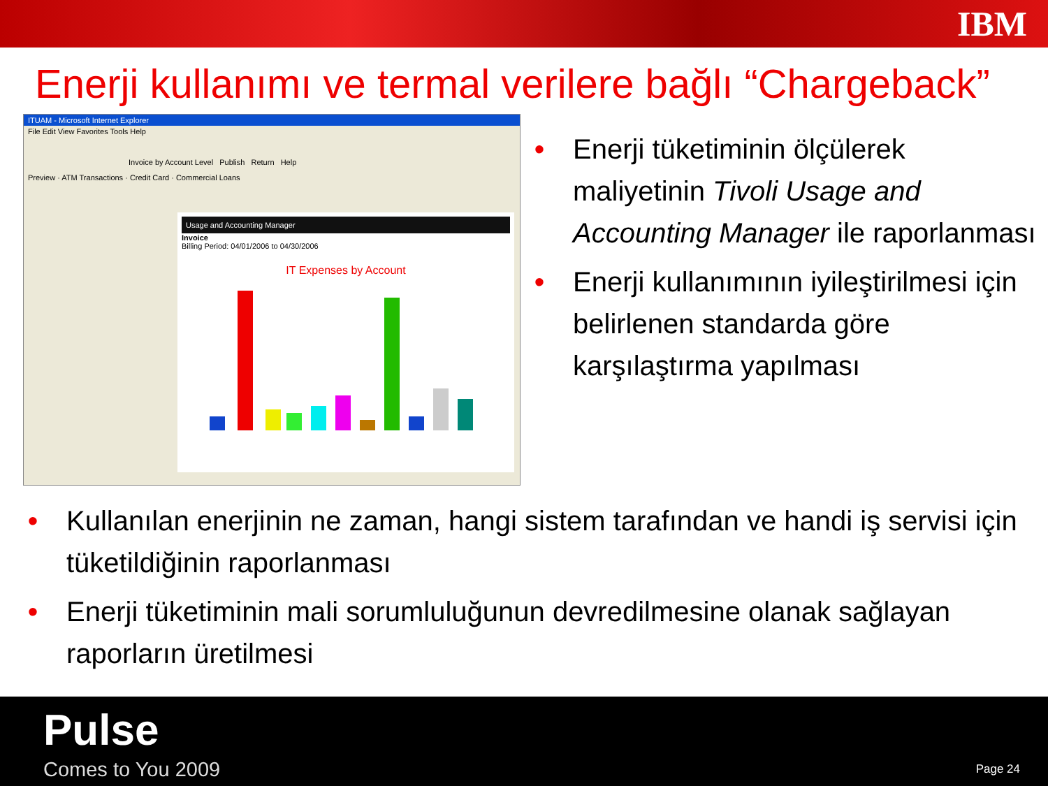IBM
Enerji kullanımı ve termal verilere bağlı “Chargeback”
ITUAM - Microsoft Internet Explorer
File Edit View Favorites Tools Help
Invoice by Account Level Publish Return Help
Preview · ATM Transactions · Credit Card · Commercial Loans
Usage and Accounting Manager
Invoice
Billing Period: 04/01/2006 to 04/30/2006
IT Expenses by Account
• Enerji tüketiminin ölçülerek maliyetinin Tivoli Usage and Accounting Manager ile raporlanması
• Enerji kullanımının iyileştirilmesi için belirlenen standarda göre karşılaştırma yapılması
• Kullanılan enerjinin ne zaman, hangi sistem tarafından ve handi iş servisi için tüketildiğinin raporlanması
• Enerji tüketiminin mali sorumluluğunun devredilmesine olanak sağlayan raporların üretilmesi
Pulse
Comes to You 2009 Page 24